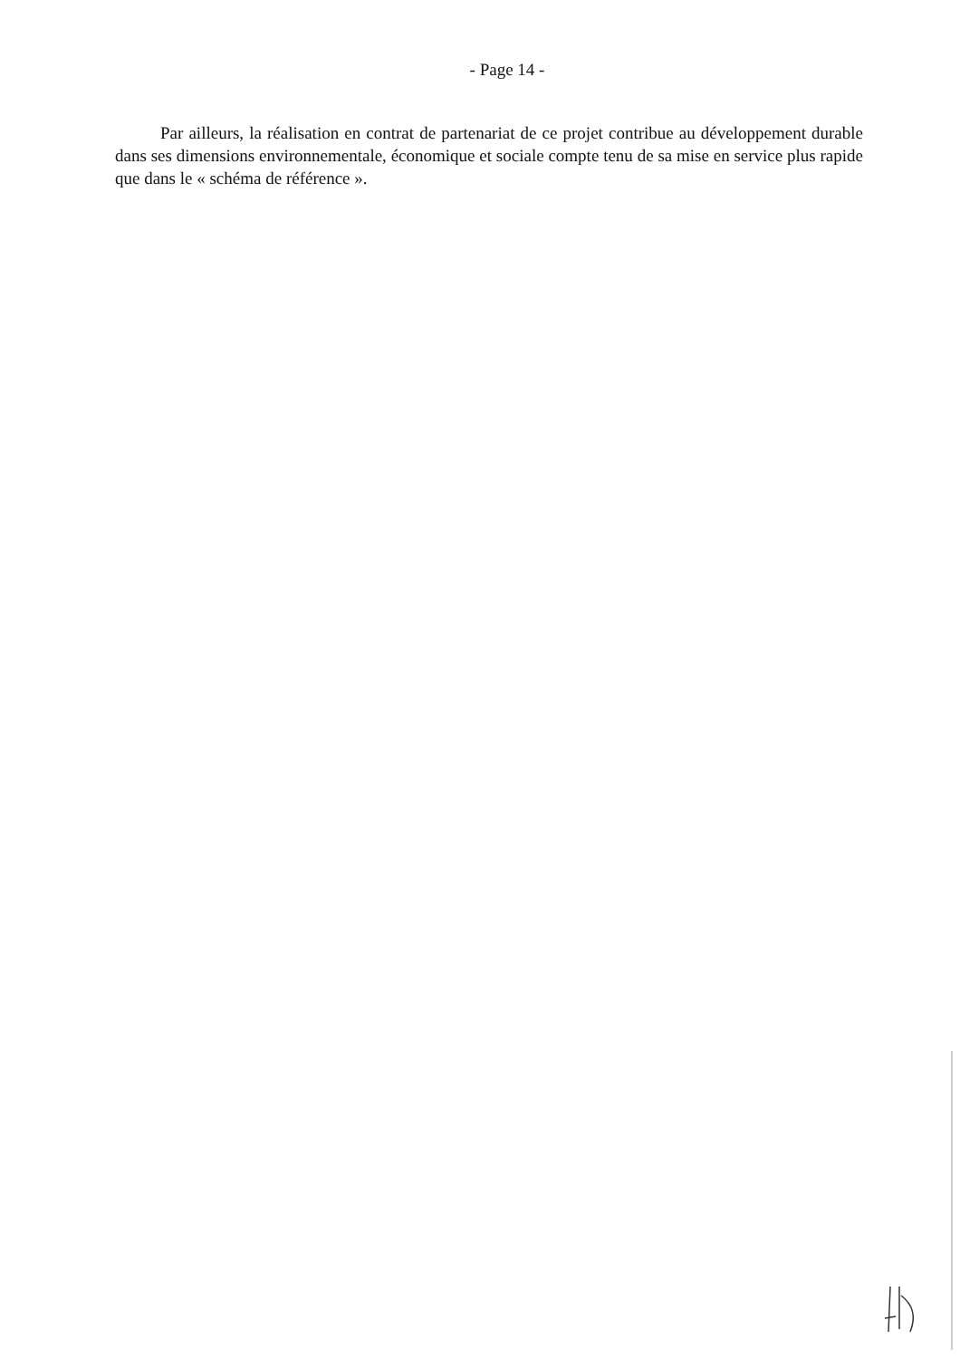- Page 14 -
Par ailleurs, la réalisation en contrat de partenariat de ce projet contribue au développement durable dans ses dimensions environnementale, économique et sociale compte tenu de sa mise en service plus rapide que dans le « schéma de référence ».